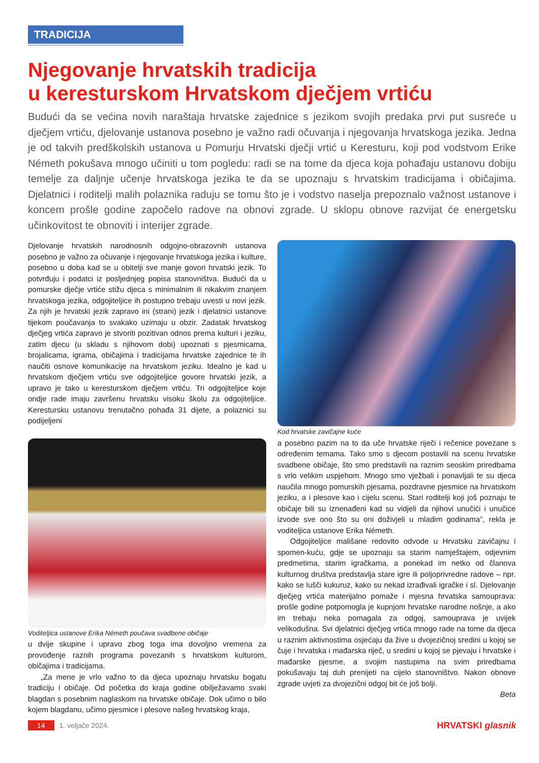TRADICIJA
Njegovanje hrvatskih tradicija
u kerestur­skom Hrvatskom dječjem vrtiću
Budući da se većina novih naraštaja hrvatske zajednice s jezikom svojih predaka prvi put susreće u dječjem vrtiću, djelovanje ustanova posebno je važno radi očuvanja i njegovanja hrvatskoga jezika. Jedna je od takvih predškolskih ustanova u Pomurju Hrvatski dječji vrtić u Kere­sturu, koji pod vodstvom Erike Németh pokušava mnogo učiniti u tom pogledu: radi se na tome da djeca koja pohađaju ustanovu dobiju temelje za daljnje učenje hrvatskoga jezika te da se upoznaju s hrvatskim tradicijama i običajima. Djelatnici i roditelji malih polaznika raduju se tomu što je i vodstvo naselja prepoznalo važnost ustanove i koncem prošle godine započelo radove na obnovi zgrade. U sklopu obnove razvijat će energetsku učinkovitost te obnoviti i interijer zgrade.
Djelovanje hrvatskih narodnosnih odgojno-obrazovnih ustanova posebno je važno za očuvanje i njegovanje hrvatskoga jezika i kulture, posebno u doba kad se u obitelji sve manje govori hrvatski jezik. To potvrđuju i podatci iz posljednjeg popisa stanovništva. Budući da u pomurske dječje vrtiće stižu djeca s minimalnim ili nikakvim znanjem hrvatskoga jezika, odgojiteljice ih postupno trebaju uvesti u novi jezik. Za njih je hrvatski jezik zapravo ini (strani) jezik i djelatnici ustanove tijekom poučavanja to svakako uzimaju u obzir. Zadatak hrvatskog dječjeg vrtića zapravo je stvoriti pozitivan odnos prema kulturi i jeziku, zatim djecu (u skladu s njihovom dobi) upoznati s pjesmicama, brojalicama, igrama, običajima i tradicijama hrvatske zajednice te ih naučiti osnove komunikacije na hrvatskom jeziku. Idealno je kad u hrvatskom dječjem vrtiću sve odgojiteljice govore hrvatski jezik, a upravo je tako u kere­sturskom dječjem vrtiću. Tri odgojiteljice koje ondje rade imaju završenu hrvatsku visoku školu za odgojiteljice. Kere­stursku ustanovu trenutačno pohađa 31 dijete, a polaznici su podijeljeni
Voditeljica ustanove Erika Németh poučava svadbene običaje
u dvije skupine i upravo zbog toga ima dovoljno vremena za provođenje raznih programa povezanih s hrvatskom kulturom, običajima i tradicijama.
„Za mene je vrlo važno to da djeca upoznaju hrvatsku bogatu tradiciju i običaje. Od početka do kraja godine obilježavamo svaki blagdan s posebnim naglaskom na hrvatske običaje. Dok učimo o bilo kojem blagdanu, učimo pjesmice i plesove našeg hrvatskog kraja,
Kod hrvatske zavičajne kuće
a posebno pazim na to da uče hrvatske riječi i rečenice povezane s određenim temama. Tako smo s djecom postavili na scenu hrvatske svadbene običaje, što smo predstavili na raznim seoskim priredbama s vrlo velikim uspjehom. Mnogo smo vježbali i ponavljali te su djeca naučila mnogo pomurskih pjesama, pozdravne pjesmice na hrvatskom jeziku, a i plesove kao i cijelu scenu. Stari roditelji koji još poznaju te običaje bili su iznenađeni kad su vidjeli da njihovi unučići i unučice izvode sve ono što su oni doživjeli u mladim godinama”, rekla je voditeljica ustanove Erika Németh.
Odgojiteljice mališane redovito odvode u Hrvatsku zavičajnu i spomen-kuću, gdje se upoznaju sa starim namještajem, odjevnim predmetima, starim igračkama, a ponekad im netko od članova kulturnog društva predstavlja stare igre ili poljoprivredne radove – npr. kako se lušči kukuruz, kako su nekad izrađivali igračke i sl. Djelovanje dječjeg vrtića materijalno pomaže i mjesna hrvatska samouprava: prošle godine potpomogla je kupnjom hrvatske narodne nošnje, a ako im trebaju neka pomagala za odgoj, samouprava je uvijek velikodušna. Svi djelatnici dječjeg vrtića mnogo rade na tome da djeca u raznim aktivnostima osjećaju da žive u dvojezičnoj sredini u kojoj se čuje i hrvatska i mađarska riječ, u sredini u kojoj se pjevaju i hrvatske i mađarske pjesme, a svojim nastupima na svim priredbama pokušavaju taj duh prenijeti na cijelo stanovništvo. Nakon obnove zgrade uvjeti za dvojezični odgoj bit će još bolji.
Beta
14 1. veljače 2024. HRVATSKI glasnik